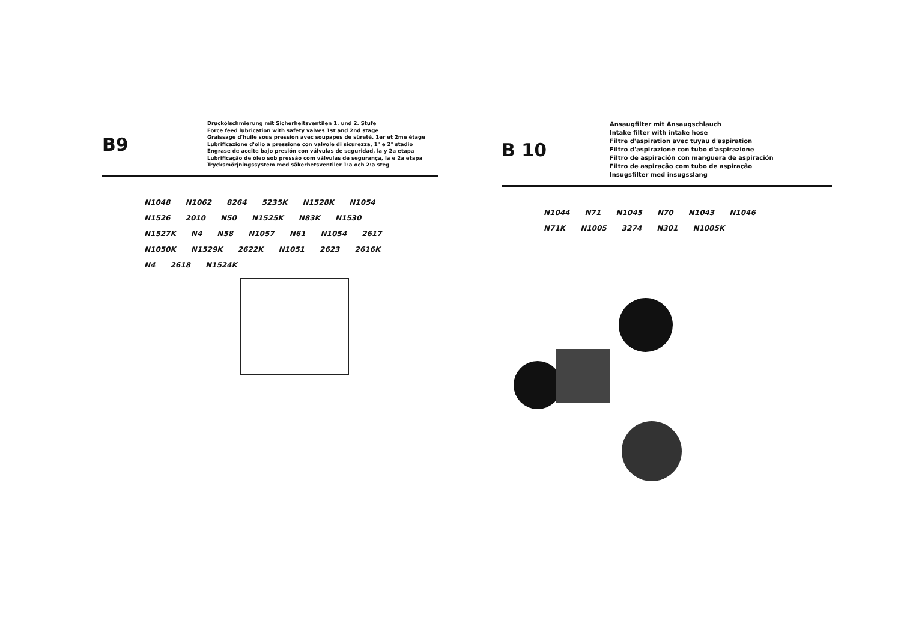B9
Druckölschmierung mit Sicherheitsventilen 1. und 2. Stufe
Force feed lubrication with safety valves 1st and 2nd stage
Graissage d'huile sous pression avec soupapes de sûreté. 1er et 2me étage
Lubrificazione d'olio a pressione con valvole di sicurezza, 1° e 2° stadio
Engrase de aceite bajo presión con válvulas de seguridad, la y 2a etapa
Lubrificação de óleo sob pressão com válvulas de segurança, la e 2a etapa
Trycksmörjningssystem med säkerhetsventiler 1:a och 2:a steg
N1048 N1062 8264 5235K N1528K N1054 N1526 2010 N50 N1525K N83K N1530 N1527K N4 N58 N1057 N61 N1054 2617 N1050K N1529K 2622K N1051 2623 2616K N4 2618 N1524K
B 10
Ansaugfilter mit Ansaugschlauch
Intake filter with intake hose
Filtre d'aspiration avec tuyau d'aspiration
Filtro d'aspirazione con tubo d'aspirazione
Filtro de aspiración con manguera de aspiración
Filtro de aspiração com tubo de aspiração
Insugsfilter med insugsslang
N1044 N71 N1045 N70 N1043 N1046 N71K N1005 3274 N301 N1005K